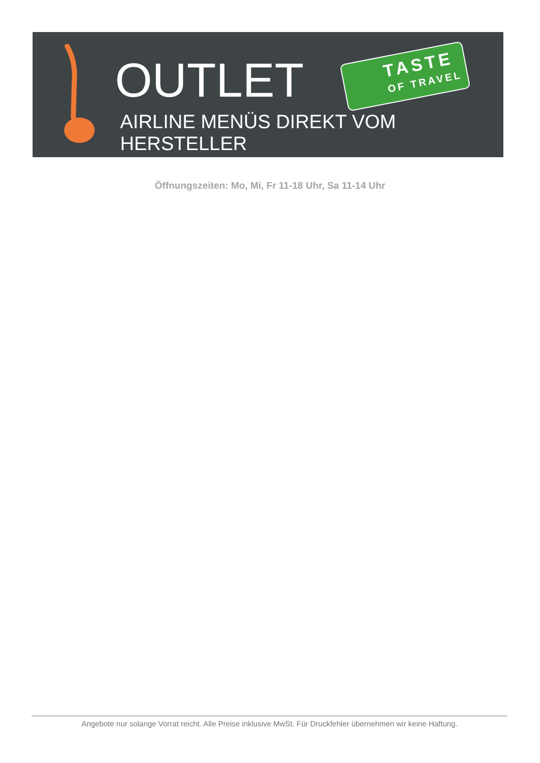OUTLET TASTE
OF TRAVEL
AIRLINE MENÜS DIREKT VOM HERSTELLER
Öffnungszeiten: Mo, Mi, Fr 11-18 Uhr, Sa 11-14 Uhr
Angebote nur solange Vorrat reicht. Alle Preise inklusive MwSt. Für Druckfehler übernehmen wir keine Haftung.